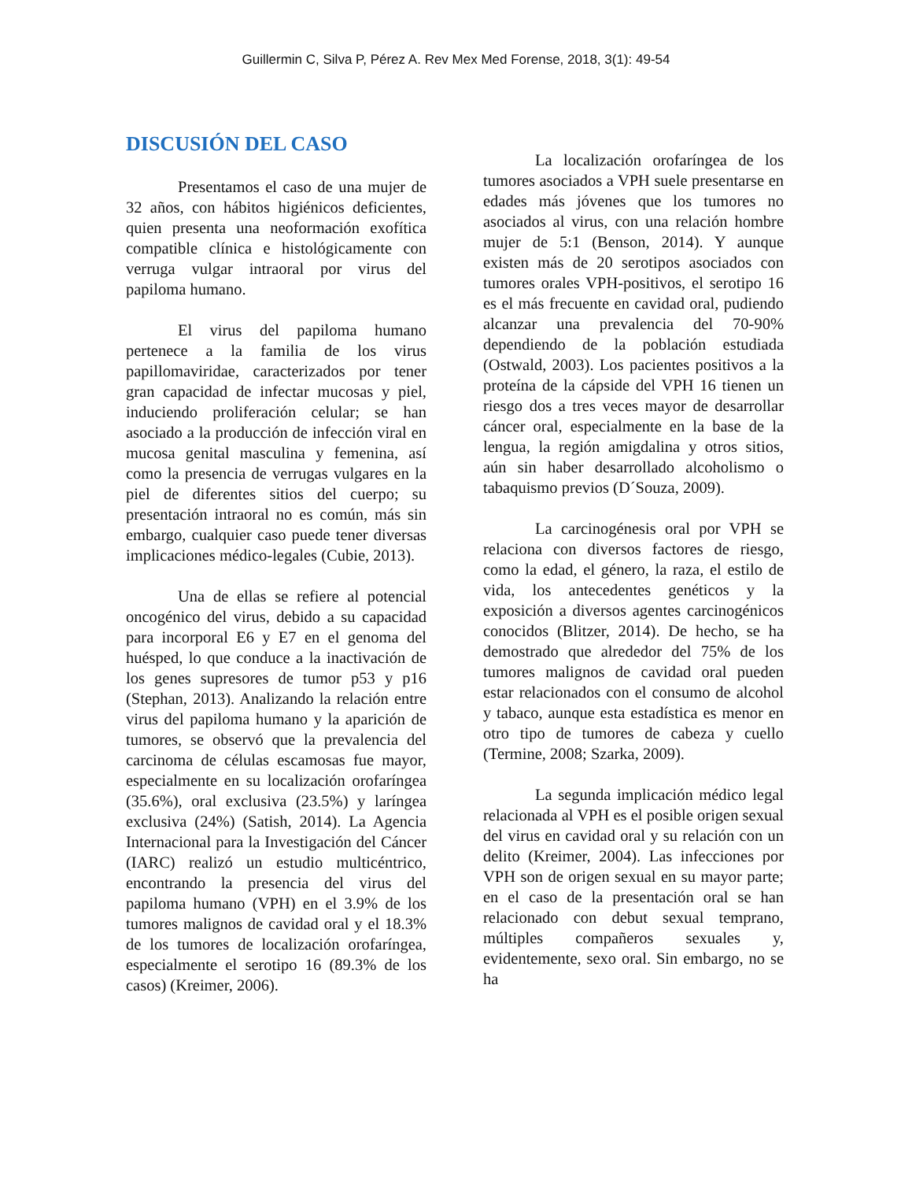Guillermin C, Silva P, Pérez A. Rev Mex Med Forense, 2018, 3(1): 49-54
DISCUSIÓN DEL CASO
Presentamos el caso de una mujer de 32 años, con hábitos higiénicos deficientes, quien presenta una neoformación exofítica compatible clínica e histológicamente con verruga vulgar intraoral por virus del papiloma humano.
El virus del papiloma humano pertenece a la familia de los virus papillomaviridae, caracterizados por tener gran capacidad de infectar mucosas y piel, induciendo proliferación celular; se han asociado a la producción de infección viral en mucosa genital masculina y femenina, así como la presencia de verrugas vulgares en la piel de diferentes sitios del cuerpo; su presentación intraoral no es común, más sin embargo, cualquier caso puede tener diversas implicaciones médico-legales (Cubie, 2013).
Una de ellas se refiere al potencial oncogénico del virus, debido a su capacidad para incorporal E6 y E7 en el genoma del huésped, lo que conduce a la inactivación de los genes supresores de tumor p53 y p16 (Stephan, 2013). Analizando la relación entre virus del papiloma humano y la aparición de tumores, se observó que la prevalencia del carcinoma de células escamosas fue mayor, especialmente en su localización orofaríngea (35.6%), oral exclusiva (23.5%) y laríngea exclusiva (24%) (Satish, 2014). La Agencia Internacional para la Investigación del Cáncer (IARC) realizó un estudio multicéntrico, encontrando la presencia del virus del papiloma humano (VPH) en el 3.9% de los tumores malignos de cavidad oral y el 18.3% de los tumores de localización orofaríngea, especialmente el serotipo 16 (89.3% de los casos) (Kreimer, 2006).
La localización orofaríngea de los tumores asociados a VPH suele presentarse en edades más jóvenes que los tumores no asociados al virus, con una relación hombre mujer de 5:1 (Benson, 2014). Y aunque existen más de 20 serotipos asociados con tumores orales VPH-positivos, el serotipo 16 es el más frecuente en cavidad oral, pudiendo alcanzar una prevalencia del 70-90% dependiendo de la población estudiada (Ostwald, 2003). Los pacientes positivos a la proteína de la cápside del VPH 16 tienen un riesgo dos a tres veces mayor de desarrollar cáncer oral, especialmente en la base de la lengua, la región amigdalina y otros sitios, aún sin haber desarrollado alcoholismo o tabaquismo previos (D´Souza, 2009).
La carcinogénesis oral por VPH se relaciona con diversos factores de riesgo, como la edad, el género, la raza, el estilo de vida, los antecedentes genéticos y la exposición a diversos agentes carcinogénicos conocidos (Blitzer, 2014). De hecho, se ha demostrado que alrededor del 75% de los tumores malignos de cavidad oral pueden estar relacionados con el consumo de alcohol y tabaco, aunque esta estadística es menor en otro tipo de tumores de cabeza y cuello (Termine, 2008; Szarka, 2009).
La segunda implicación médico legal relacionada al VPH es el posible origen sexual del virus en cavidad oral y su relación con un delito (Kreimer, 2004). Las infecciones por VPH son de origen sexual en su mayor parte; en el caso de la presentación oral se han relacionado con debut sexual temprano, múltiples compañeros sexuales y, evidentemente, sexo oral. Sin embargo, no se ha